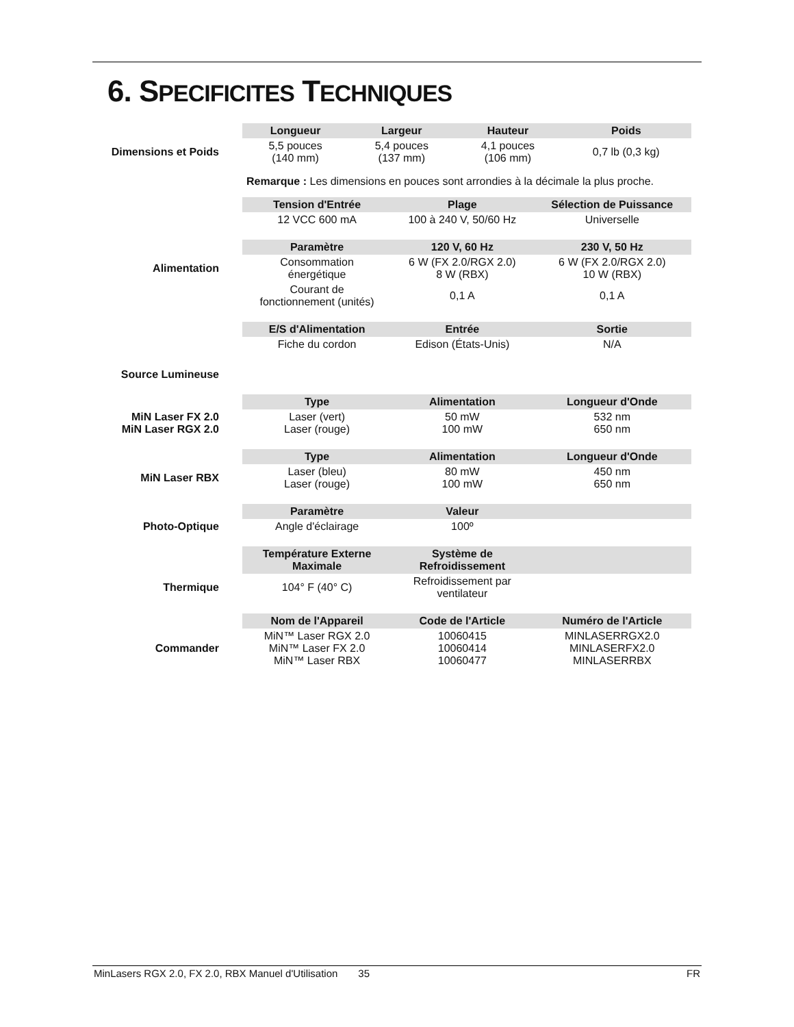6. SPECIFICITES TECHNIQUES
| | Longueur | Largeur | Hauteur | Poids |
| Dimensions et Poids | 5,5 pouces (140 mm) | 5,4 pouces (137 mm) | 4,1 pouces (106 mm) | 0,7 lb (0,3 kg) |
| | Remarque : Les dimensions en pouces sont arrondies à la décimale la plus proche. | | | |
| | Tension d'Entrée | Plage | Sélection de Puissance |
| | 12 VCC 600 mA | 100 à 240 V, 50/60 Hz | Universelle |
| | Paramètre | 120 V, 60 Hz | 230 V, 50 Hz |
| Alimentation | Consommation énergétique | 6 W (FX 2.0/RGX 2.0) 8 W (RBX) | 6 W (FX 2.0/RGX 2.0) 10 W (RBX) |
| | Courant de fonctionnement (unités) | 0,1 A | 0,1 A |
| | E/S d'Alimentation | Entrée | Sortie |
| | Fiche du cordon | Edison (États-Unis) | N/A |
| Source Lumineuse | | | |
| | Type | Alimentation | Longueur d'Onde |
| MiN Laser FX 2.0 MiN Laser RGX 2.0 | Laser (vert) Laser (rouge) | 50 mW 100 mW | 532 nm 650 nm |
| | Type | Alimentation | Longueur d'Onde |
| MiN Laser RBX | Laser (bleu) Laser (rouge) | 80 mW 100 mW | 450 nm 650 nm |
| | Paramètre | Valeur | |
| Photo-Optique | Angle d'éclairage | 100º | |
| | Température Externe Maximale | Système de Refroidissement | |
| Thermique | 104° F (40° C) | Refroidissement par ventilateur | |
| | Nom de l'Appareil | Code de l'Article | Numéro de l'Article |
| Commander | MiN™ Laser RGX 2.0 MiN™ Laser FX 2.0 MiN™ Laser RBX | 10060415 10060414 10060477 | MINLASERRGX2.0 MINLASERFX2.0 MINLASERRBX |
MinLasers RGX 2.0, FX 2.0, RBX Manuel d'Utilisation 35 FR